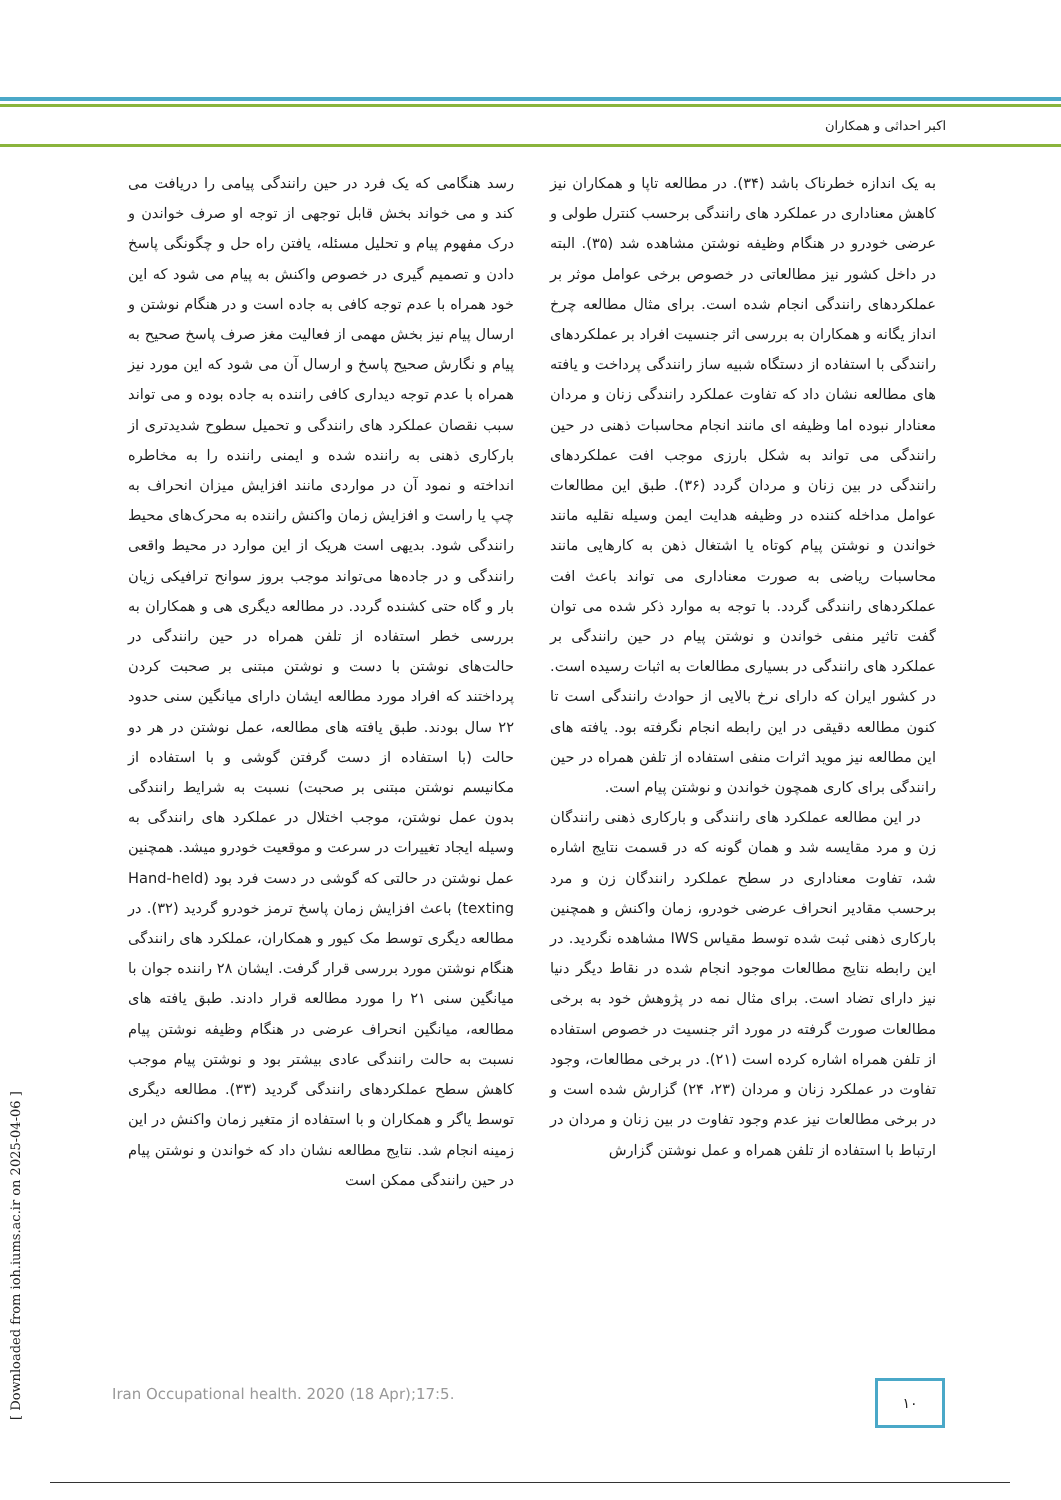اکبر احداثی و همکاران
رسد هنگامی که یک فرد در حین رانندگی پیامی را دریافت می کند و می خواند بخش قابل توجهی از توجه او صرف خواندن و درک مفهوم پیام و تحلیل مسئله، یافتن راه حل و چگونگی پاسخ دادن و تصمیم گیری در خصوص واکنش به پیام می شود که این خود همراه با عدم توجه کافی به جاده است و در هنگام نوشتن و ارسال پیام نیز بخش مهمی از فعالیت مغز صرف پاسخ صحیح به پیام و نگارش صحیح پاسخ و ارسال آن می شود که این مورد نیز همراه با عدم توجه دیداری کافی راننده به جاده بوده و می تواند سبب نقصان عملکرد های رانندگی و تحمیل سطوح شدیدتری از بارکاری ذهنی به راننده شده و ایمنی راننده را به مخاطره انداخته و نمود آن در مواردی مانند افزایش میزان انحراف به چپ یا راست و افزایش زمان واکنش راننده به محرک‌های محیط رانندگی شود. بدیهی است هریک از این موارد در محیط واقعی رانندگی و در جاده‌ها می‌تواند موجب بروز سوانح ترافیکی زیان بار و گاه حتی کشنده گردد. در مطالعه دیگری هی و همکاران به بررسی خطر استفاده از تلفن همراه در حین رانندگی در حالت‌های نوشتن با دست و نوشتن مبتنی بر صحبت کردن پرداختند که افراد مورد مطالعه ایشان دارای میانگین سنی حدود ۲۲ سال بودند. طبق یافته های مطالعه، عمل نوشتن در هر دو حالت (با استفاده از دست گرفتن گوشی و با استفاده از مکانیسم نوشتن مبتنی بر صحبت) نسبت به شرایط رانندگی بدون عمل نوشتن، موجب اختلال در عملکرد های رانندگی به وسیله ایجاد تغییرات در سرعت و موقعیت خودرو میشد. همچنین عمل نوشتن در حالتی که گوشی در دست فرد بود (Hand-held texting) باعث افزایش زمان پاسخ ترمز خودرو گردید (۳۲). در مطالعه دیگری توسط مک کیور و همکاران، عملکرد های رانندگی هنگام نوشتن مورد بررسی قرار گرفت. ایشان ۲۸ راننده جوان با میانگین سنی ۲۱ را مورد مطالعه قرار دادند. طبق یافته های مطالعه، میانگین انحراف عرضی در هنگام وظیفه نوشتن پیام نسبت به حالت رانندگی عادی بیشتر بود و نوشتن پیام موجب کاهش سطح عملکردهای رانندگی گردید (۳۳). مطالعه دیگری توسط یاگر و همکاران و با استفاده از متغیر زمان واکنش در این زمینه انجام شد. نتایج مطالعه نشان داد که خواندن و نوشتن پیام در حین رانندگی ممکن است
به یک اندازه خطرناک باشد (۳۴). در مطالعه تاپا و همکاران نیز کاهش معناداری در عملکرد های رانندگی برحسب کنترل طولی و عرضی خودرو در هنگام وظیفه نوشتن مشاهده شد (۳۵). البته در داخل کشور نیز مطالعاتی در خصوص برخی عوامل موثر بر عملکردهای رانندگی انجام شده است. برای مثال مطالعه چرخ انداز یگانه و همکاران به بررسی اثر جنسیت افراد بر عملکردهای رانندگی با استفاده از دستگاه شبیه ساز رانندگی پرداخت و یافته های مطالعه نشان داد که تفاوت عملکرد رانندگی زنان و مردان معنادار نبوده اما وظیفه ای مانند انجام محاسبات ذهنی در حین رانندگی می تواند به شکل بارزی موجب افت عملکردهای رانندگی در بین زنان و مردان گردد (۳۶). طبق این مطالعات عوامل مداخله کننده در وظیفه هدایت ایمن وسیله نقلیه مانند خواندن و نوشتن پیام کوتاه یا اشتغال ذهن به کارهایی مانند محاسبات ریاضی به صورت معناداری می تواند باعث افت عملکردهای رانندگی گردد. با توجه به موارد ذکر شده می توان گفت تاثیر منفی خواندن و نوشتن پیام در حین رانندگی بر عملکرد های رانندگی در بسیاری مطالعات به اثبات رسیده است. در کشور ایران که دارای نرخ بالایی از حوادث رانندگی است تا کنون مطالعه دقیقی در این رابطه انجام نگرفته بود. یافته های این مطالعه نیز موید اثرات منفی استفاده از تلفن همراه در حین رانندگی برای کاری همچون خواندن و نوشتن پیام است.
در این مطالعه عملکرد های رانندگی و بارکاری ذهنی رانندگان زن و مرد مقایسه شد و همان گونه که در قسمت نتایج اشاره شد، تفاوت معناداری در سطح عملکرد رانندگان زن و مرد برحسب مقادیر انحراف عرضی خودرو، زمان واکنش و همچنین بارکاری ذهنی ثبت شده توسط مقیاس IWS مشاهده نگردید. در این رابطه نتایج مطالعات موجود انجام شده در نقاط دیگر دنیا نیز دارای تضاد است. برای مثال نمه در پژوهش خود به برخی مطالعات صورت گرفته در مورد اثر جنسیت در خصوص استفاده از تلفن همراه اشاره کرده است (۲۱). در برخی مطالعات، وجود تفاوت در عملکرد زنان و مردان (۲۳، ۲۴) گزارش شده است و در برخی مطالعات نیز عدم وجود تفاوت در بین زنان و مردان در ارتباط با استفاده از تلفن همراه و عمل نوشتن گزارش
Iran Occupational health. 2020 (18 Apr);17:5.
۱۰
[ Downloaded from ioh.iums.ac.ir on 2025-04-06 ]